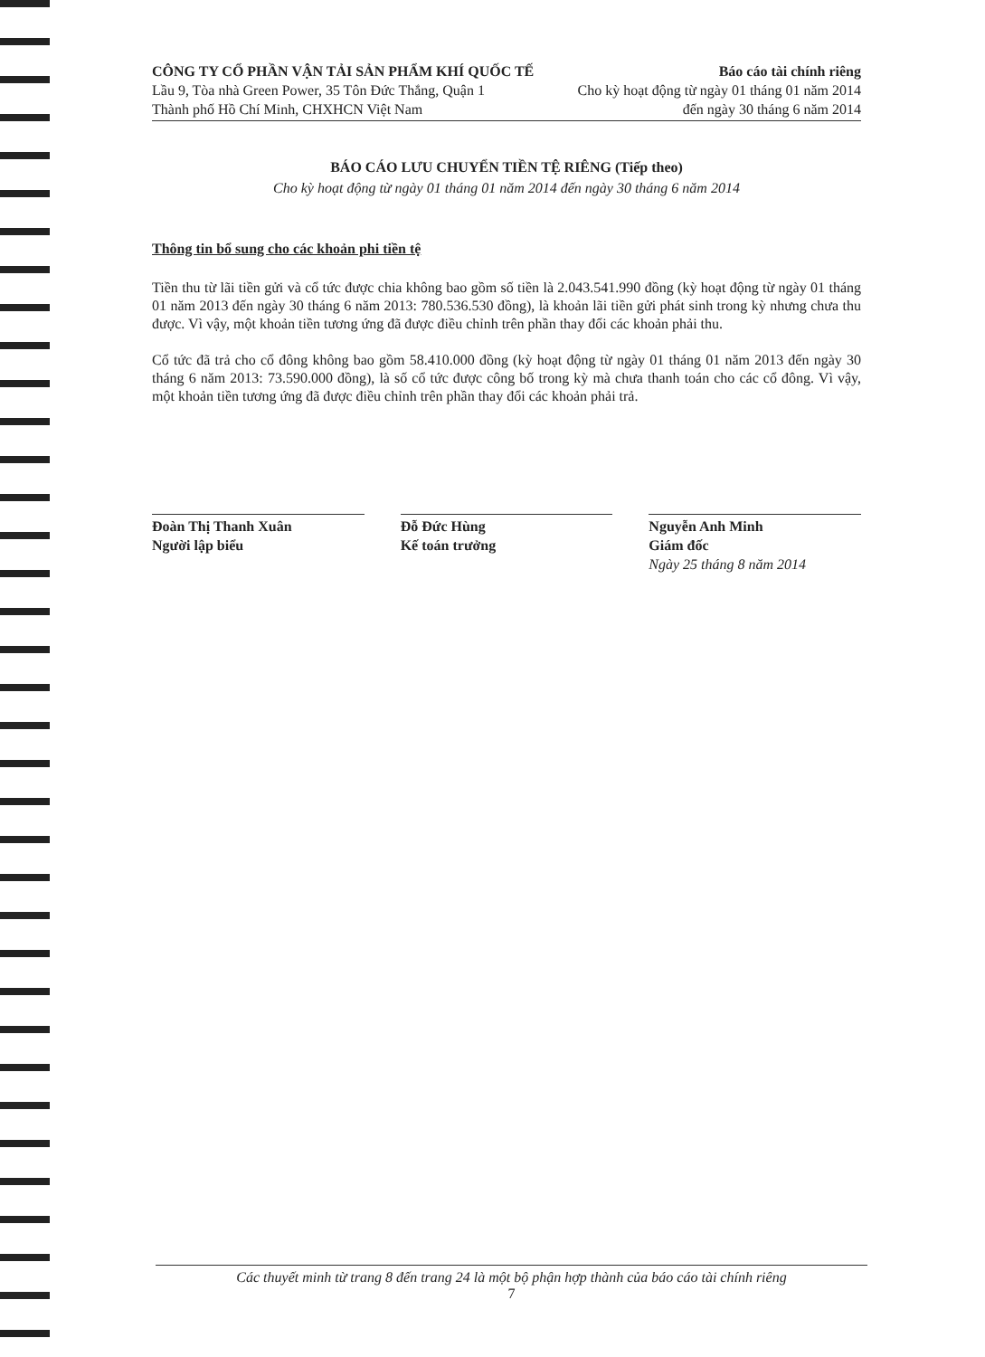CÔNG TY CỔ PHẦN VẬN TẢI SẢN PHẨM KHÍ QUỐC TẾ
Lầu 9, Tòa nhà Green Power, 35 Tôn Đức Thắng, Quận 1
Thành phố Hồ Chí Minh, CHXHCN Việt Nam
Báo cáo tài chính riêng
Cho kỳ hoạt động từ ngày 01 tháng 01 năm 2014
đến ngày 30 tháng 6 năm 2014
BÁO CÁO LƯU CHUYỂN TIỀN TỆ RIÊNG (Tiếp theo)
Cho kỳ hoạt động từ ngày 01 tháng 01 năm 2014 đến ngày 30 tháng 6 năm 2014
Thông tin bổ sung cho các khoản phi tiền tệ
Tiền thu từ lãi tiền gửi và cổ tức được chia không bao gồm số tiền là 2.043.541.990 đồng (kỳ hoạt động từ ngày 01 tháng 01 năm 2013 đến ngày 30 tháng 6 năm 2013: 780.536.530 đồng), là khoản lãi tiền gửi phát sinh trong kỳ nhưng chưa thu được. Vì vậy, một khoản tiền tương ứng đã được điều chỉnh trên phần thay đổi các khoản phải thu.
Cổ tức đã trả cho cổ đông không bao gồm 58.410.000 đồng (kỳ hoạt động từ ngày 01 tháng 01 năm 2013 đến ngày 30 tháng 6 năm 2013: 73.590.000 đồng), là số cổ tức được công bố trong kỳ mà chưa thanh toán cho các cổ đông. Vì vậy, một khoản tiền tương ứng đã được điều chỉnh trên phần thay đổi các khoản phải trả.
Đoàn Thị Thanh Xuân
Người lập biểu
Đỗ Đức Hùng
Kế toán trưởng
Nguyễn Anh Minh
Giám đốc
Ngày 25 tháng 8 năm 2014
Các thuyết minh từ trang 8 đến trang 24 là một bộ phận hợp thành của báo cáo tài chính riêng
7